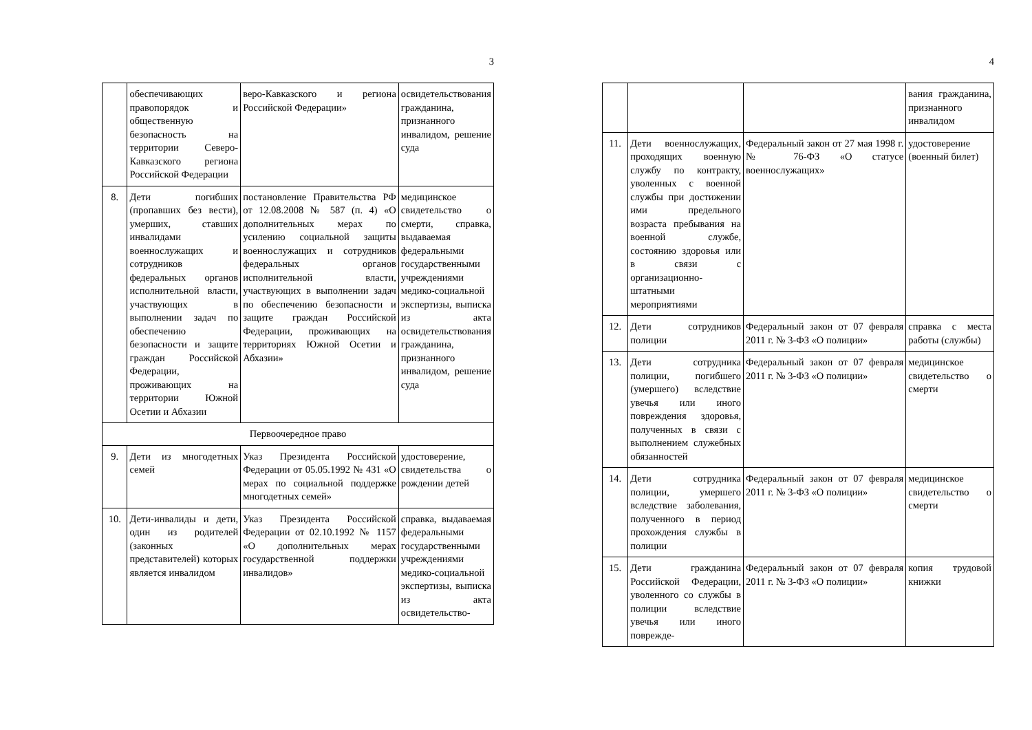3
| | обеспечивающих правопорядок и общественную безопасность на территории Северо-Кавказского региона Российской Федерации | веро-Кавказского и региона Российской Федерации» | освидетельствования гражданина, признанного инвалидом, решение суда |
| 8. | Дети погибших (пропавших без вести), умерших, ставших инвалидами военнослужащих и сотрудников федеральных органов исполнительной власти, участвующих в выполнении задач по обеспечению безопасности и защите граждан Российской Федерации, проживающих на территории Южной Осетии и Абхазии | постановление Правительства РФ от 12.08.2008 № 587 (п. 4) «О дополнительных мерах по усилению социальной защиты военнослужащих и сотрудников федеральных органов исполнительной власти, участвующих в выполнении задач по обеспечению безопасности и защите граждан Российской Федерации, проживающих на территориях Южной Осетии и Абхазии» | медицинское свидетельство о смерти, справка, выдаваемая федеральными государственными учреждениями медико-социальной экспертизы, выписка из акта освидетельствования гражданина, признанного инвалидом, решение суда |
| Первоочередное право | | | |
| 9. | Дети из многодетных семей | Указ Президента Российской Федерации от 05.05.1992 № 431 «О мерах по социальной поддержке многодетных семей» | удостоверение, свидетельства о рождении детей |
| 10. | Дети-инвалиды и дети, один из родителей (законных представителей) которых является инвалидом | Указ Президента Российской Федерации от 02.10.1992 № 1157 «О дополнительных мерах государственной поддержки инвалидов» | справка, выдаваемая федеральными государственными учреждениями медико-социальной экспертизы, выписка из акта освидетельство- |
4
| | | | вания гражданина, признанного инвалидом |
| 11. | Дети военнослужащих, проходящих военную службу по контракту, уволенных с военной службы при достижении ими предельного возраста пребывания на военной службе, состоянию здоровья или в связи с организационно-штатными мероприятиями | Федеральный закон от 27 мая 1998 г. № 76-ФЗ «О статусе военнослужащих» | удостоверение (военный билет) |
| 12. | Дети сотрудников полиции | Федеральный закон от 07 февраля 2011 г. № 3-ФЗ «О полиции» | справка с места работы (службы) |
| 13. | Дети сотрудника полиции, погибшего (умершего) вследствие увечья или иного повреждения здоровья, полученных в связи с выполнением служебных обязанностей | Федеральный закон от 07 февраля 2011 г. № 3-ФЗ «О полиции» | медицинское свидетельство о смерти |
| 14. | Дети сотрудника полиции, умершего вследствие заболевания, полученного в период прохождения службы в полиции | Федеральный закон от 07 февраля 2011 г. № 3-ФЗ «О полиции» | медицинское свидетельство о смерти |
| 15. | Дети гражданина Российской Федерации, уволенного со службы в полиции вследствие увечья или иного поврежде- | Федеральный закон от 07 февраля 2011 г. № 3-ФЗ «О полиции» | копия трудовой книжки |